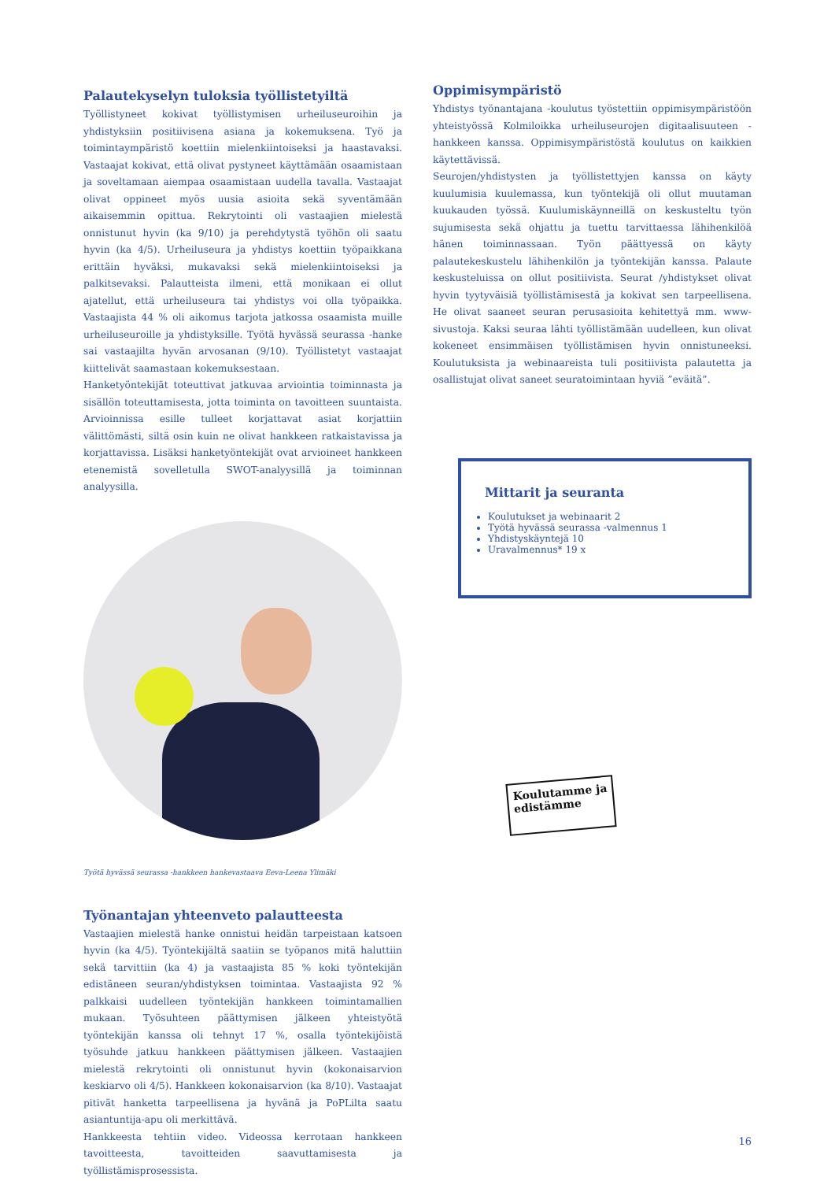Palautekyselyn tuloksia työllistetyiltä
Työllistyneet kokivat työllistymisen urheiluseuroihin ja yhdistyksiin positiivisena asiana ja kokemuksena. Työ ja toimintaympäristö koettiin mielenkiintoiseksi ja haastavaksi. Vastaajat kokivat, että olivat pystyneet käyttämään osaamistaan ja soveltamaan aiempaa osaamistaan uudella tavalla. Vastaajat olivat oppineet myös uusia asioita sekä syventämään aikaisemmin opittua. Rekrytointi oli vastaajien mielestä onnistunut hyvin (ka 9/10) ja perehdytystä työhön oli saatu hyvin (ka 4/5). Urheiluseura ja yhdistys koettiin työpaikkana erittäin hyväksi, mukavaksi sekä mielenkiintoiseksi ja palkitsevaksi. Palautteista ilmeni, että monikaan ei ollut ajatellut, että urheiluseura tai yhdistys voi olla työpaikka. Vastaajista 44 % oli aikomus tarjota jatkossa osaamista muille urheiluseuroille ja yhdistyksille. Työtä hyvässä seurassa -hanke sai vastaajilta hyvän arvosanan (9/10). Työllistetyt vastaajat kiittelivät saamastaan kokemuksestaan.
Hanketyöntekijät toteuttivat jatkuvaa arviointia toiminnasta ja sisällön toteuttamisesta, jotta toiminta on tavoitteen suuntaista. Arvioinnissa esille tulleet korjattavat asiat korjattiin välittömästi, siltä osin kuin ne olivat hankkeen ratkaistavissa ja korjattavissa. Lisäksi hanketyöntekijät ovat arvioineet hankkeen etenemistä sovelletulla SWOT-analyysillä ja toiminnan analyysilla.
Työtä hyvässä seurassa -hankkeen hankevastaava Eeva-Leena Ylimäki
Työnantajan yhteenveto palautteesta
Vastaajien mielestä hanke onnistui heidän tarpeistaan katsoen hyvin (ka 4/5). Työntekijältä saatiin se työpanos mitä haluttiin sekä tarvittiin (ka 4) ja vastaajista 85 % koki työntekijän edistäneen seuran/yhdistyksen toimintaa. Vastaajista 92 % palkkaisi uudelleen työntekijän hankkeen toimintamallien mukaan. Työsuhteen päättymisen jälkeen yhteistyötä työntekijän kanssa oli tehnyt 17 %, osalla työntekijöistä työsuhde jatkuu hankkeen päättymisen jälkeen. Vastaajien mielestä rekrytointi oli onnistunut hyvin (kokonaisarvion keskiarvo oli 4/5). Hankkeen kokonaisarvion (ka 8/10). Vastaajat pitivät hanketta tarpeellisena ja hyvänä ja PoPLilta saatu asiantuntija-apu oli merkittävä.
Hankkeesta tehtiin video. Videossa kerrotaan hankkeen tavoitteesta, tavoitteiden saavuttamisesta ja työllistämisprosessista.
Oppimisympäristö
Yhdistys työnantajana -koulutus työstettiin oppimisympäristöön yhteistyössä Kolmiloikka urheiluseurojen digitaalisuuteen -hankkeen kanssa. Oppimisympäristöstä koulutus on kaikkien käytettävissä.
Seurojen/yhdistysten ja työllistettyjen kanssa on käyty kuulumisia kuulemassa, kun työntekijä oli ollut muutaman kuukauden työssä. Kuulumiskäynneillä on keskusteltu työn sujumisesta sekä ohjattu ja tuettu tarvittaessa lähihenkilöä hänen toiminnassaan. Työn päättyessä on käyty palautekeskustelu lähihenkilön ja työntekijän kanssa. Palaute keskusteluissa on ollut positiivista. Seurat /yhdistykset olivat hyvin tyytyväisiä työllistämisestä ja kokivat sen tarpeellisena. He olivat saaneet seuran perusasioita kehitettyä mm. www-sivustoja. Kaksi seuraa lähti työllistämään uudelleen, kun olivat kokeneet ensimmäisen työllistämisen hyvin onnistuneeksi. Koulutuksista ja webinaareista tuli positiivista palautetta ja osallistujat olivat saneet seuratoimintaan hyviä ”eväitä”.
Mittarit ja seuranta
Koulutukset ja webinaarit 2
Työtä hyvässä seurassa -valmennus 1
Yhdistyskäyntejä 10
Uravalmennus* 19 x
Koulutamme ja edistämme
16